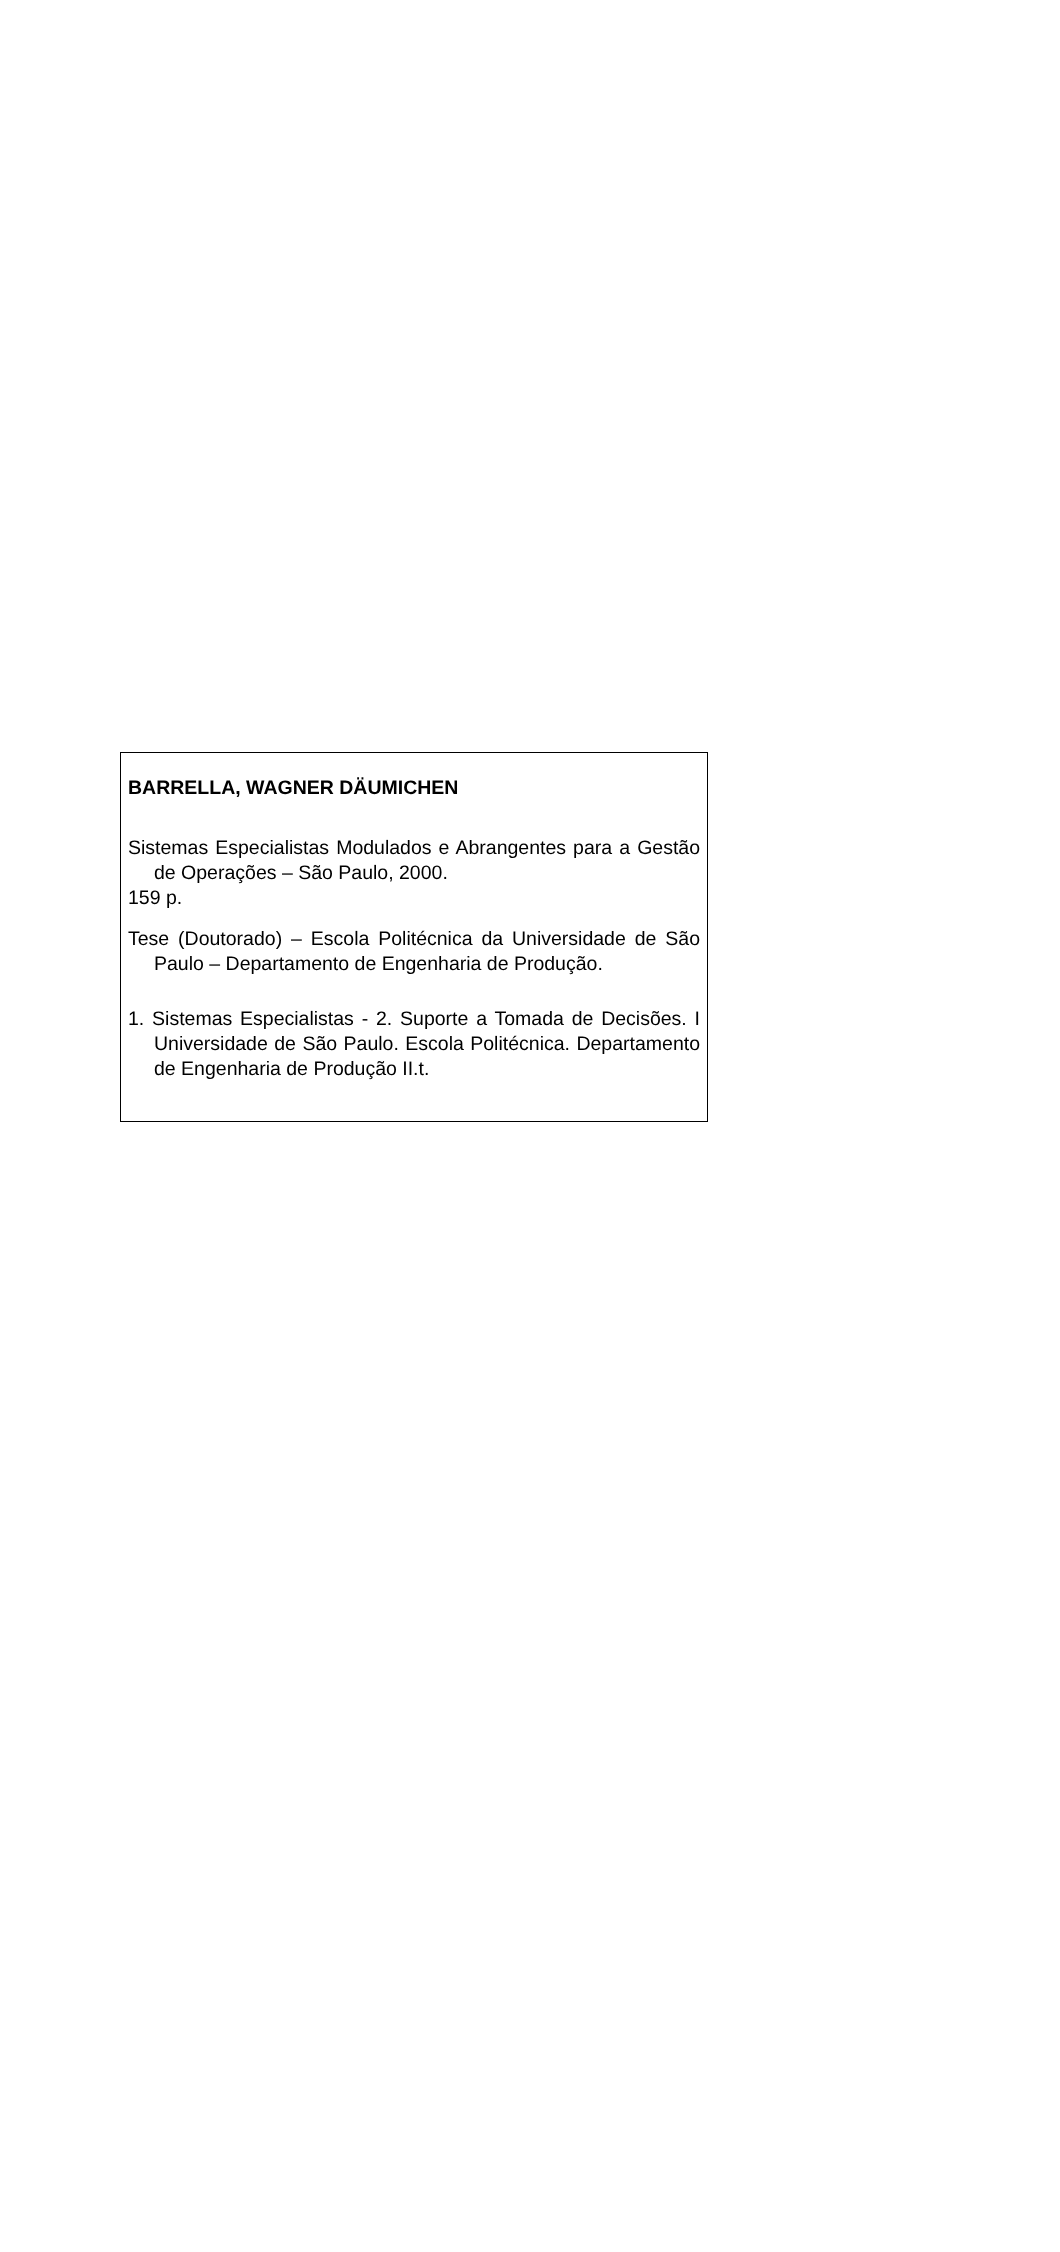BARRELLA, WAGNER DÄUMICHEN
Sistemas Especialistas Modulados e Abrangentes para a Gestão de Operações – São Paulo, 2000.
159 p.
Tese (Doutorado) – Escola Politécnica da Universidade de São Paulo – Departamento de Engenharia de Produção.
1. Sistemas Especialistas - 2. Suporte a Tomada de Decisões. I Universidade de São Paulo. Escola Politécnica. Departamento de Engenharia de Produção II.t.